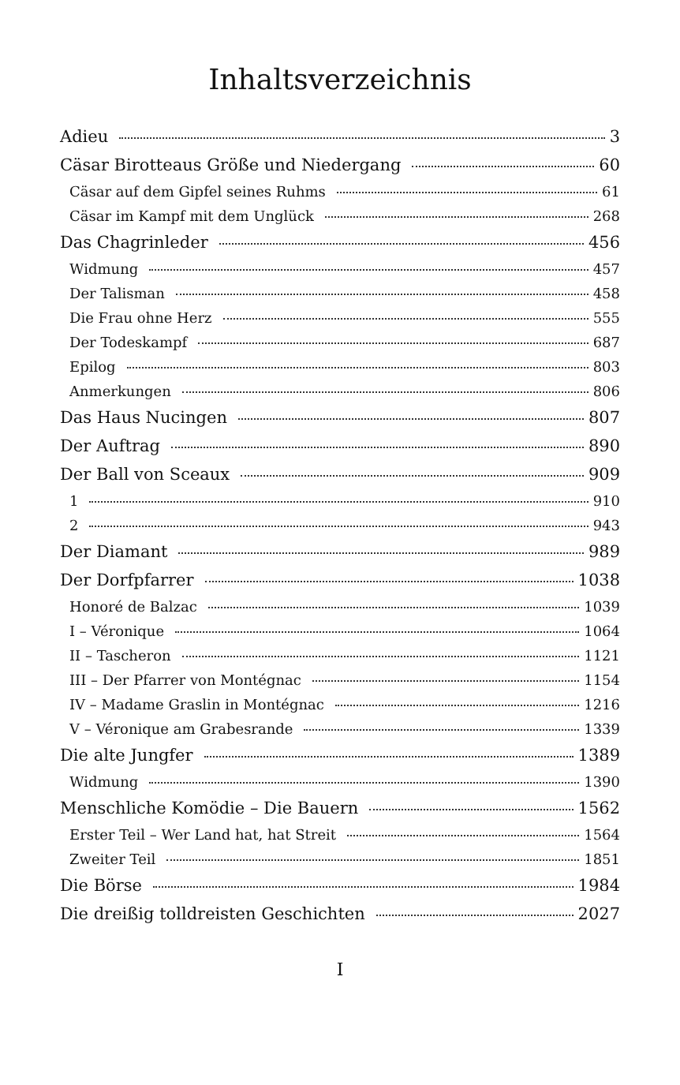Inhaltsverzeichnis
Adieu 3
Cäsar Birotteaus Größe und Niedergang 60
Cäsar auf dem Gipfel seines Ruhms 61
Cäsar im Kampf mit dem Unglück 268
Das Chagrinleder 456
Widmung 457
Der Talisman 458
Die Frau ohne Herz 555
Der Todeskampf 687
Epilog 803
Anmerkungen 806
Das Haus Nucingen 807
Der Auftrag 890
Der Ball von Sceaux 909
1 910
2 943
Der Diamant 989
Der Dorfpfarrer 1038
Honoré de Balzac 1039
I – Véronique 1064
II – Tascheron 1121
III – Der Pfarrer von Montégnac 1154
IV – Madame Graslin in Montégnac 1216
V – Véronique am Grabesrande 1339
Die alte Jungfer 1389
Widmung 1390
Menschliche Komödie – Die Bauern 1562
Erster Teil – Wer Land hat, hat Streit 1564
Zweiter Teil 1851
Die Börse 1984
Die dreißig tolldreisten Geschichten 2027
I